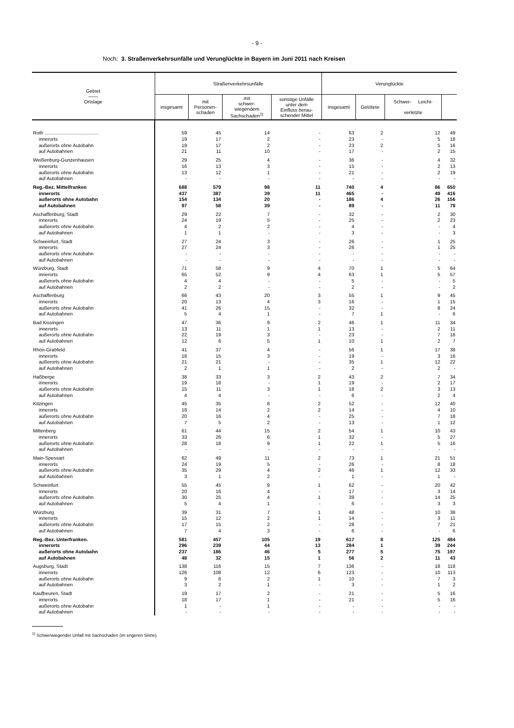- 9 -
Noch: 3. Straßenverkehrsunfälle und Verunglückte in Bayern im Juni 2011 nach Kreisen
| Gebiet —— Ortslage | Straßenverkehrsunfälle | | | | Verunglückte | | | |
| --- | --- | --- | --- | --- | --- | --- | --- | --- |
| | insgesamt | mit Personen- schaden | mit schwer- wiegendem Sachschaden<sup>1)</sup> | sonstige Unfälle unter dem Einfluss berau- schender Mittel | insgesamt | Getötete | Schwer- Leicht- verletzte | |
| Roth ........................................ | 59 | 45 | 14 | - | 63 | 2 | 12 | 49 |
| innerorts | 19 | 17 | 2 | - | 23 | - | 5 | 18 |
| außerorts ohne Autobahn | 19 | 17 | 2 | - | 23 | 2 | 5 | 16 |
| auf Autobahnen | 21 | 11 | 10 | - | 17 | - | 2 | 15 |
| Weißenburg-Gunzenhausen | 29 | 25 | 4 | - | 36 | - | 4 | 32 |
| innerorts | 16 | 13 | 3 | - | 15 | - | 2 | 13 |
| außerorts ohne Autobahn | 13 | 12 | 1 | - | 21 | - | 2 | 19 |
| auf Autobahnen | - | - | - | - | - | - | - | - |
| Reg.-Bez. Mittelfranken | 688 | 579 | 98 | 11 | 740 | 4 | 86 | 650 |
| innerorts | 437 | 387 | 39 | 11 | 465 | - | 49 | 416 |
| außerorts ohne Autobahn | 154 | 134 | 20 | - | 186 | 4 | 26 | 156 |
| auf Autobahnen | 97 | 58 | 39 | - | 89 | - | 11 | 78 |
| Aschaffenburg, Stadt | 29 | 22 | 7 | - | 32 | - | 2 | 30 |
| innerorts | 24 | 19 | 5 | - | 25 | - | 2 | 23 |
| außerorts ohne Autobahn | 4 | 2 | 2 | - | 4 | - | - | 4 |
| auf Autobahnen | 1 | 1 | - | - | 3 | - | - | 3 |
| Schweinfurt, Stadt | 27 | 24 | 3 | - | 26 | - | 1 | 25 |
| innerorts | 27 | 24 | 3 | - | 26 | - | 1 | 25 |
| außerorts ohne Autobahn | - | - | - | - | - | - | - | - |
| auf Autobahnen | - | - | - | - | - | - | - | - |
| Würzburg, Stadt | 71 | 58 | 9 | 4 | 70 | 1 | 5 | 64 |
| innerorts | 65 | 52 | 9 | 4 | 63 | 1 | 5 | 57 |
| außerorts ohne Autobahn | 4 | 4 | - | - | 5 | - | - | 5 |
| auf Autobahnen | 2 | 2 | - | - | 2 | - | - | 2 |
| Aschaffenburg | 66 | 43 | 20 | 3 | 55 | 1 | 9 | 45 |
| innerorts | 20 | 13 | 4 | 3 | 16 | - | 1 | 15 |
| außerorts ohne Autobahn | 41 | 26 | 15 | - | 32 | - | 8 | 24 |
| auf Autobahnen | 5 | 4 | 1 | - | 7 | 1 | - | 6 |
| Bad Kissingen | 47 | 36 | 9 | 2 | 46 | 1 | 11 | 34 |
| innerorts | 13 | 11 | 1 | 1 | 13 | - | 2 | 11 |
| außerorts ohne Autobahn | 22 | 19 | 3 | - | 23 | - | 7 | 16 |
| auf Autobahnen | 12 | 6 | 5 | 1 | 10 | 1 | 2 | 7 |
| Rhön-Grabfeld | 41 | 37 | 4 | - | 56 | 1 | 17 | 38 |
| innerorts | 18 | 15 | 3 | - | 19 | - | 3 | 16 |
| außerorts ohne Autobahn | 21 | 21 | - | - | 35 | 1 | 12 | 22 |
| auf Autobahnen | 2 | 1 | 1 | - | 2 | - | 2 | - |
| Haßberge | 38 | 33 | 3 | 2 | 43 | 2 | 7 | 34 |
| innerorts | 19 | 18 | - | 1 | 19 | - | 2 | 17 |
| außerorts ohne Autobahn | 15 | 11 | 3 | 1 | 18 | 2 | 3 | 13 |
| auf Autobahnen | 4 | 4 | - | - | 6 | - | 2 | 4 |
| Kitzingen | 45 | 35 | 8 | 2 | 52 | - | 12 | 40 |
| innerorts | 18 | 14 | 2 | 2 | 14 | - | 4 | 10 |
| außerorts ohne Autobahn | 20 | 16 | 4 | - | 25 | - | 7 | 18 |
| auf Autobahnen | 7 | 5 | 2 | - | 13 | - | 1 | 12 |
| Miltenberg | 61 | 44 | 15 | 2 | 54 | 1 | 10 | 43 |
| innerorts | 33 | 26 | 6 | 1 | 32 | - | 5 | 27 |
| außerorts ohne Autobahn | 28 | 18 | 9 | 1 | 22 | 1 | 5 | 16 |
| auf Autobahnen | - | - | - | - | - | - | - | - |
| Main-Spessart | 62 | 49 | 11 | 2 | 73 | 1 | 21 | 51 |
| innerorts | 24 | 19 | 5 | - | 26 | - | 8 | 18 |
| außerorts ohne Autobahn | 35 | 29 | 4 | 2 | 46 | 1 | 12 | 33 |
| auf Autobahnen | 3 | 1 | 2 | - | 1 | - | 1 | - |
| Schweinfurt | 55 | 45 | 9 | 1 | 62 | - | 20 | 42 |
| innerorts | 20 | 16 | 4 | - | 17 | - | 3 | 14 |
| außerorts ohne Autobahn | 30 | 25 | 4 | 1 | 39 | - | 14 | 25 |
| auf Autobahnen | 5 | 4 | 1 | - | 6 | - | 3 | 3 |
| Würzburg | 39 | 31 | 7 | 1 | 48 | - | 10 | 38 |
| innerorts | 15 | 12 | 2 | 1 | 14 | - | 3 | 11 |
| außerorts ohne Autobahn | 17 | 15 | 2 | - | 28 | - | 7 | 21 |
| auf Autobahnen | 7 | 4 | 3 | - | 6 | - | - | 6 |
| Reg.-Bez. Unterfranken. | 581 | 457 | 105 | 19 | 617 | 8 | 125 | 484 |
| innerorts | 296 | 239 | 44 | 13 | 284 | 1 | 39 | 244 |
| außerorts ohne Autobahn | 237 | 186 | 46 | 5 | 277 | 5 | 75 | 197 |
| auf Autobahnen | 48 | 32 | 15 | 1 | 56 | 2 | 11 | 43 |
| Augsburg, Stadt | 138 | 116 | 15 | 7 | 136 | - | 18 | 118 |
| innerorts | 126 | 108 | 12 | 6 | 123 | - | 10 | 113 |
| außerorts ohne Autobahn | 9 | 6 | 2 | 1 | 10 | - | 7 | 3 |
| auf Autobahnen | 3 | 2 | 1 | - | 3 | - | 1 | 2 |
| Kaufbeuren, Stadt | 19 | 17 | 2 | - | 21 | - | 5 | 16 |
| innerorts | 18 | 17 | 1 | - | 21 | - | 5 | 16 |
| außerorts ohne Autobahn | 1 | - | 1 | - | - | - | - | - |
| auf Autobahnen | - | - | - | - | - | - | - | - |
<sup>1)</sup> Schwerwiegender Unfall mit Sachschaden (im engeren Sinne).